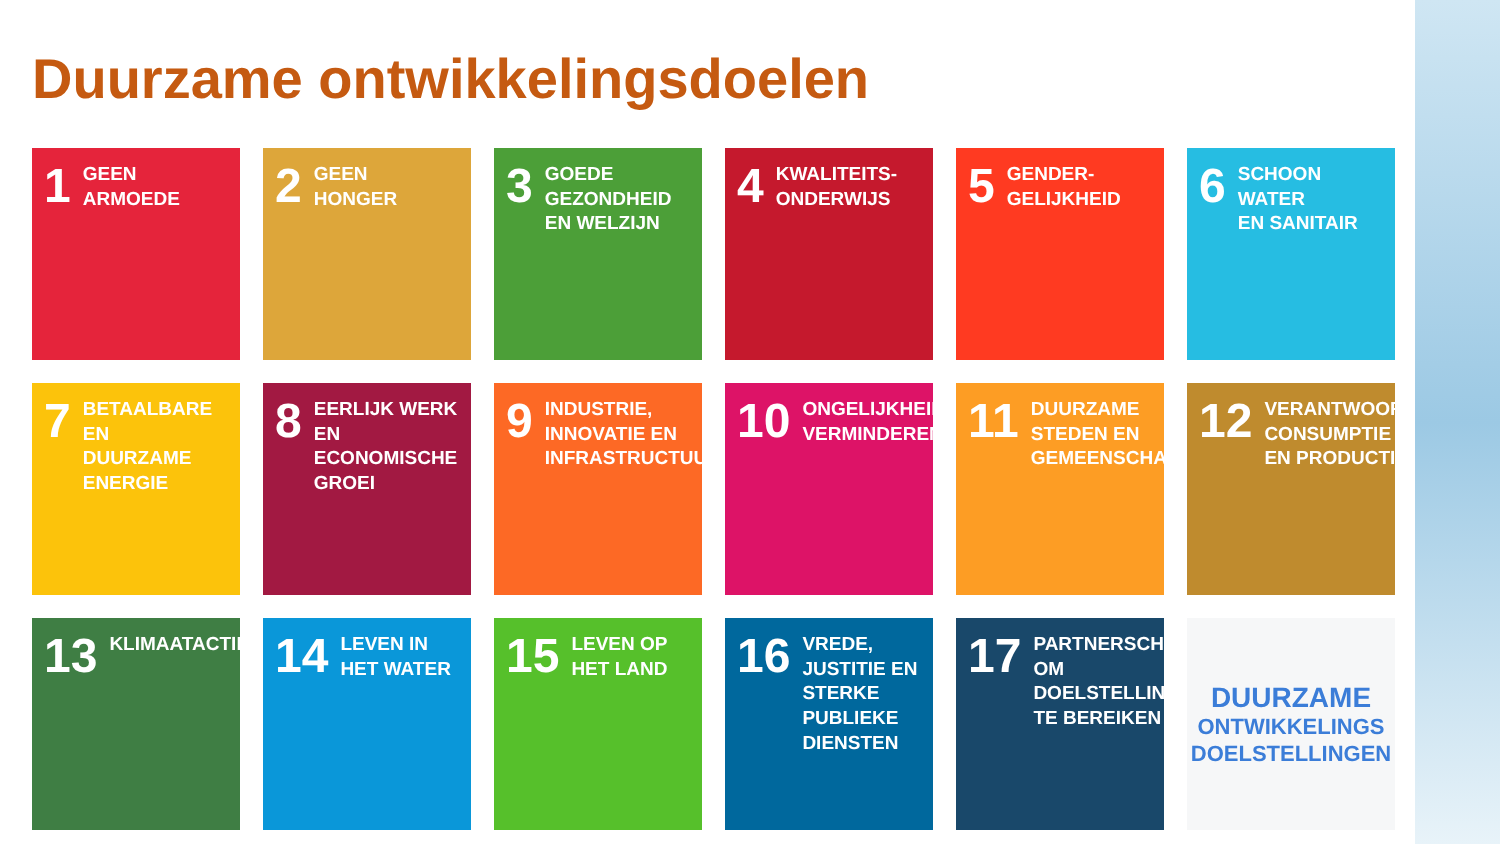Duurzame ontwikkelingsdoelen
1 GEEN
ARMOEDE
2 GEEN
HONGER
3 GOEDE
GEZONDHEID
EN WELZIJN
4 KWALITEITS-
ONDERWIJS
5 GENDER-
GELIJKHEID
6 SCHOON WATER
EN SANITAIR
7 BETAALBARE EN
DUURZAME
ENERGIE
8 EERLIJK WERK
EN ECONOMISCHE
GROEI
9 INDUSTRIE,
INNOVATIE EN
INFRASTRUCTUUR
10 ONGELIJKHEID
VERMINDEREN
11 DUURZAME
STEDEN EN
GEMEENSCHAPPEN
12 VERANTWOORDE
CONSUMPTIE
EN PRODUCTIE
13 KLIMAATACTIE
14 LEVEN IN
HET WATER
15 LEVEN OP
HET LAND
16 VREDE,
JUSTITIE EN
STERKE PUBLIEKE
DIENSTEN
17 PARTNERSCHAP OM
DOELSTELLINGEN
TE BEREIKEN
DUURZAME
ONTWIKKELINGS
DOELSTELLINGEN